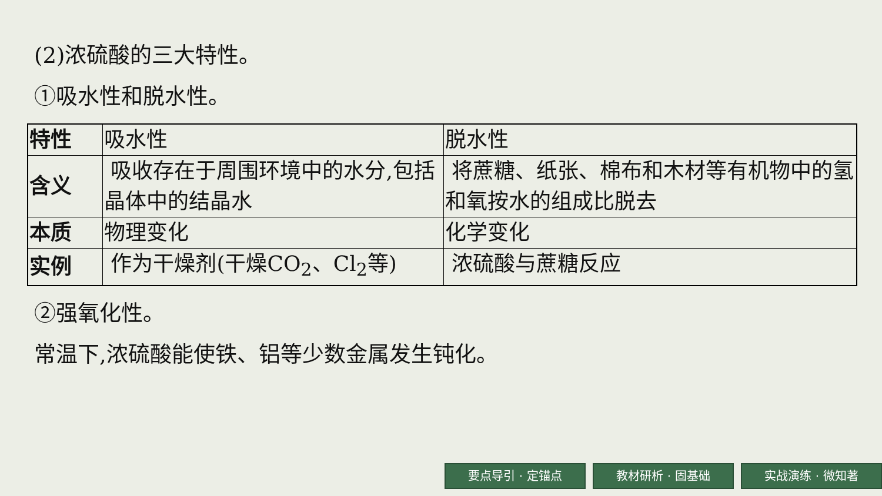(2)浓硫酸的三大特性。
①吸水性和脱水性。
| 特性 | 吸水性 | 脱水性 |
| 含义 | 吸收存在于周围环境中的水分,包括晶体中的结晶水 | 将蔗糖、纸张、棉布和木材等有机物中的氢和氧按水的组成比脱去 |
| 本质 | 物理变化 | 化学变化 |
| 实例 | 作为干燥剂(干燥CO<sub>2</sub>、Cl<sub>2</sub>等) | 浓硫酸与蔗糖反应 |
②强氧化性。
常温下,浓硫酸能使铁、铝等少数金属发生钝化。
要点导引 · 定锚点 教材研析 · 固基础 实战演练 · 微知著